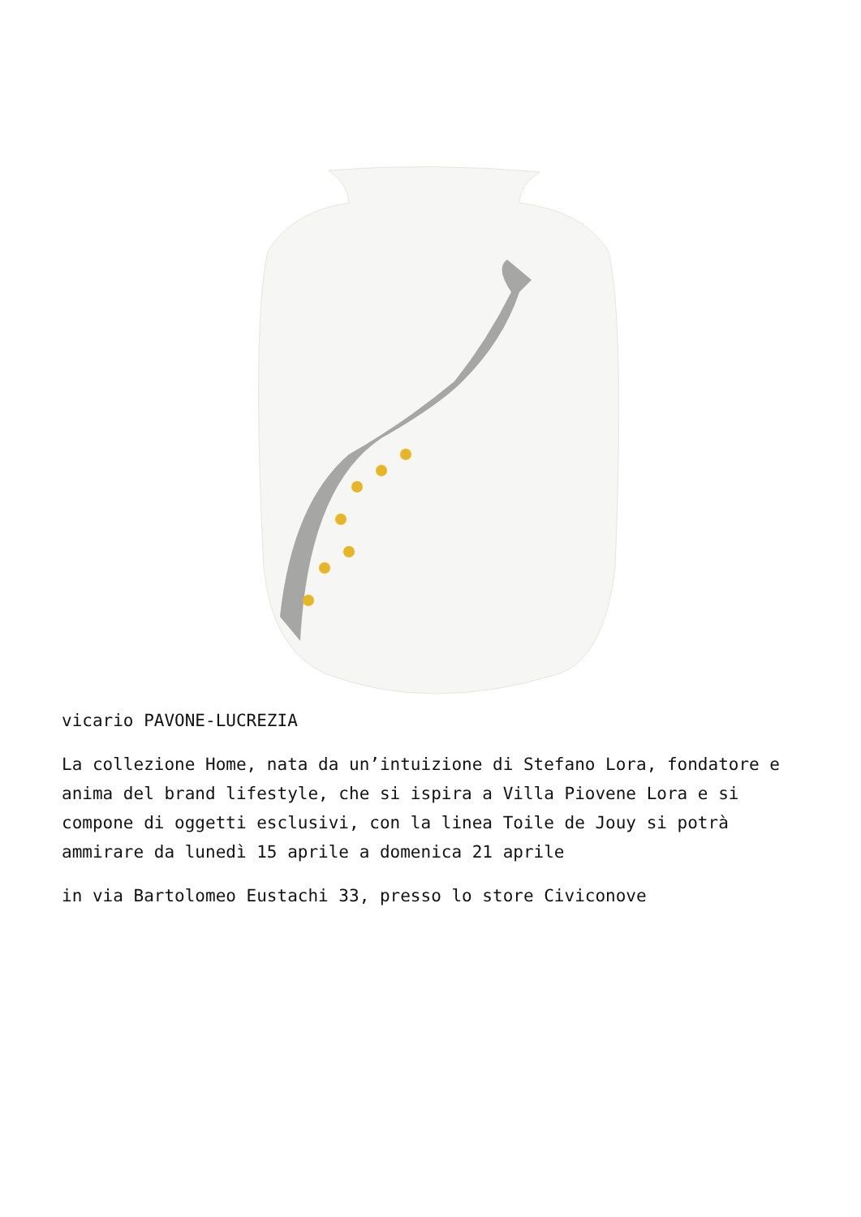vicario PAVONE-LUCREZIA
La collezione Home, nata da un’intuizione di Stefano Lora, fondatore e anima del brand lifestyle, che si ispira a Villa Piovene Lora e si compone di oggetti esclusivi, con la linea Toile de Jouy si potrà ammirare da lunedì 15 aprile a domenica 21 aprile
in via Bartolomeo Eustachi 33, presso lo store Civiconove